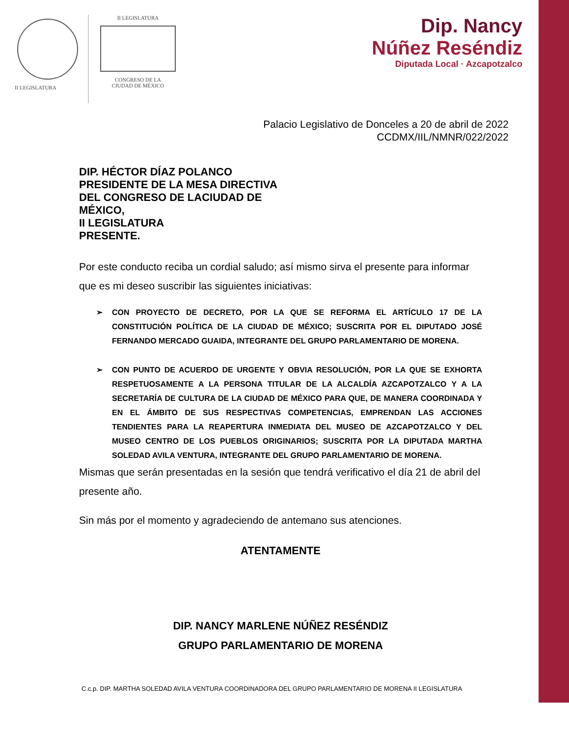II LEGISLATURA II LEGISLATURA
CONGRESO DE LA
CIUDAD DE MÉXICO
Dip. Nancy
Núñez Reséndiz
Diputada Local · Azcapotzalco
Palacio Legislativo de Donceles a 20 de abril de 2022
CCDMX/IIL/NMNR/022/2022
DIP. HÉCTOR DÍAZ POLANCO
PRESIDENTE DE LA MESA DIRECTIVA DEL CONGRESO DE LACIUDAD DE MÉXICO,
II LEGISLATURA
PRESENTE.
Por este conducto reciba un cordial saludo; así mismo sirva el presente para informar que es mi deseo suscribir las siguientes iniciativas:
➢ CON PROYECTO DE DECRETO, POR LA QUE SE REFORMA EL ARTÍCULO 17 DE LA CONSTITUCIÓN POLÍTICA DE LA CIUDAD DE MÉXICO; SUSCRITA POR EL DIPUTADO JOSÉ FERNANDO MERCADO GUAIDA, INTEGRANTE DEL GRUPO PARLAMENTARIO DE MORENA.
➢ CON PUNTO DE ACUERDO DE URGENTE Y OBVIA RESOLUCIÓN, POR LA QUE SE EXHORTA RESPETUOSAMENTE A LA PERSONA TITULAR DE LA ALCALDÍA AZCAPOTZALCO Y A LA SECRETARÍA DE CULTURA DE LA CIUDAD DE MÉXICO PARA QUE, DE MANERA COORDINADA Y EN EL ÁMBITO DE SUS RESPECTIVAS COMPETENCIAS, EMPRENDAN LAS ACCIONES TENDIENTES PARA LA REAPERTURA INMEDIATA DEL MUSEO DE AZCAPOTZALCO Y DEL MUSEO CENTRO DE LOS PUEBLOS ORIGINARIOS; SUSCRITA POR LA DIPUTADA MARTHA SOLEDAD AVILA VENTURA, INTEGRANTE DEL GRUPO PARLAMENTARIO DE MORENA.
Mismas que serán presentadas en la sesión que tendrá verificativo el día 21 de abril del presente año.
Sin más por el momento y agradeciendo de antemano sus atenciones.
ATENTAMENTE
DIP. NANCY MARLENE NÚÑEZ RESÉNDIZ
GRUPO PARLAMENTARIO DE MORENA
C.c.p. DIP. MARTHA SOLEDAD AVILA VENTURA COORDINADORA DEL GRUPO PARLAMENTARIO DE MORENA II LEGISLATURA